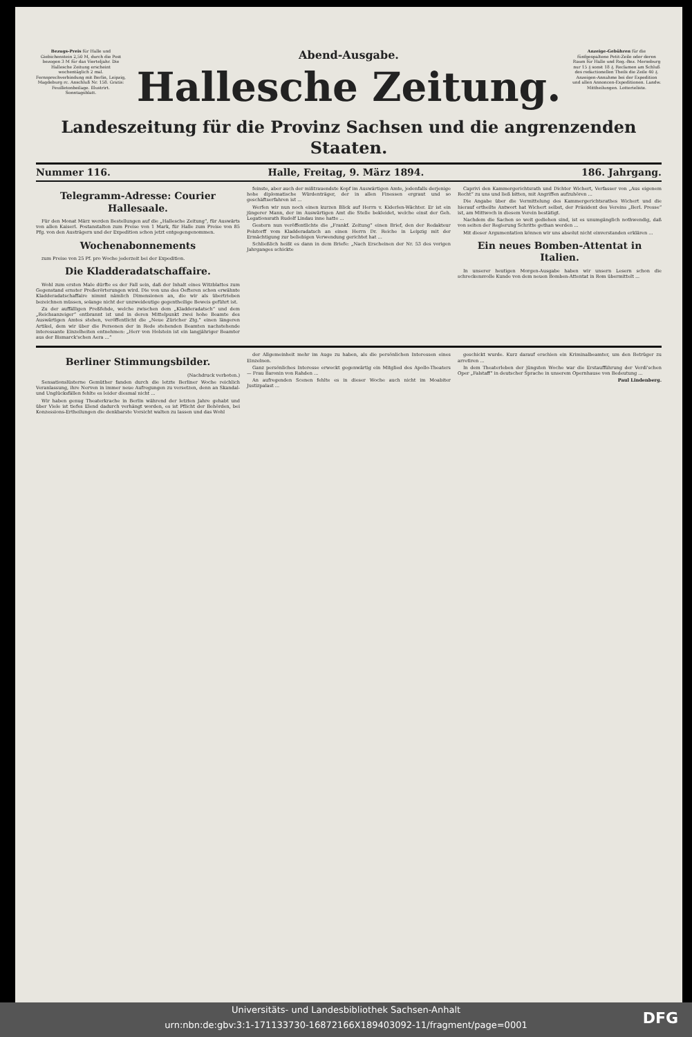Bezugs-Preis für Halle und Giebichenstein 2,50 M, durch die Post bezogen 3 M für das Vierteljahr. Die Hallesche Zeitung erscheint wochentäglich 2 mal. Fernsprechverbindung mit Berlin, Leipzig, Magdeburg rc. Anschluß Nr. 158. Gratis: Feuilletonbeilage. Illustrirt. Sonntagsblatt.
Abend-Ausgabe.
Hallesche Zeitung.
Anzeige-Gebühren für die fünfgespaltene Petit-Zeile oder deren Raum für Halle und Reg.-Bez. Merseburg nur 15 ₰ sonst 18 ₰. Reclamen am Schluß des redactionellen Theils die Zeile 40 ₰. Anzeigen-Annahme bei der Expedition und allen Annoncen-Expeditionen. Landw. Mittheilungen. Lotterieliste.
Landeszeitung für die Provinz Sachsen und die angrenzenden Staaten.
Nummer 116. Halle, Freitag, 9. März 1894. 186. Jahrgang.
Telegramm-Adresse: Courier Hallesaale.
Für den Monat März werden Bestellungen auf die „Hallesche Zeitung“, für Auswärts von allen Kaiserl. Postanstalten zum Preise von 1 Mark, für Halle zum Preise von 85 Pfg. von den Austrägern und der Expedition schon jetzt entgegengenommen.
Wochenabonnements
zum Preise von 25 Pf. pro Woche jederzeit bei der Expedition.
Die Kladderadatschaffaire.
Wohl zum ersten Male dürfte es der Fall sein, daß der Inhalt eines Witzblattes zum Gegenstand ernster Preßerörterungen wird. Die von uns des Oefteren schon erwähnte Kladderadatschaffaire nimmt nämlich Dimensionen an, die wir als übertrieben bezeichnen müssen, solange nicht der unzweideutige gegentheilige Beweis geführt ist.
Zu der auffälligen Preßfehde, welche zwischen dem „Kladderadatsch“ und dem „Reichsanzeiger“ entbrannt ist und in deren Mittelpunkt zwei hohe Beamte des Auswärtigen Amtes stehen, veröffentlicht die „Neue Züricher Ztg.“ einen längeren Artikel, dem wir über die Personen der in Rede stehenden Beamten nachstehende interessante Einzelheiten entnehmen: „Herr von Holstein ist ein langjähriger Beamter aus der Bismarck'schen Aera ...“
feinste, aber auch der mißtrauendste Kopf im Auswärtigen Amte, jedenfalls derjenige hohe diplomatische Würdenträger, der in allen Finessen ergraut und so geschäftserfahren ist ...
Werfen wir nun noch einen kurzen Blick auf Herrn v. Kiderlen-Wächter. Er ist ein jüngerer Mann, der im Auswärtigen Amt die Stelle bekleidet, welche einst der Geh. Legationsrath Rudolf Lindau inne hatte ...
Gestern nun veröffentlichte die „Frankf. Zeitung“ einen Brief, den der Redakteur Polstorff vom Kladderadatsch an einen Herrn Dr. Reiche in Leipzig mit der Ermächtigung zur beliebigen Verwendung gerichtet hat ...
Schließlich heißt es dann in dem Briefe: „Nach Erscheinen der Nr. 53 des vorigen Jahrganges schickte
Caprivi den Kammergerichtsrath und Dichter Wichert, Verfasser von „Aus eigenem Recht“ zu uns und ließ bitten, mit Angriffen aufzuhören ...
Die Angabe über die Vermittelung des Kammergerichtsrathes Wichert und die hierauf ertheilte Antwort hat Wichert selbst, der Präsident des Vereins „Berl. Presse“ ist, am Mittwoch in diesem Verein bestätigt.
Nachdem die Sachen so weit gediehen sind, ist es unumgänglich nothwendig, daß von seiten der Regierung Schritte gethan werden ...
Mit dieser Argumentation können wir uns absolut nicht einverstanden erklären ...
Ein neues Bomben-Attentat in Italien.
In unserer heutigen Morgen-Ausgabe haben wir unsern Lesern schon die schreckensvolle Kunde von dem neuen Bomben-Attentat in Rom übermittelt ...
Berliner Stimmungsbilder.
(Nachdruck verboten.)
Sensationslüsterne Gemüther fanden durch die letzte Berliner Woche reichlich Veranlassung, ihre Nerven in immer neue Aufregungen zu versetzen, denn an Skandal- und Unglücksfällen fehlte es leider diesmal nicht ...
Wir haben genug Theaterkrache in Berlin während der letzten Jahre gehabt und über Viele ist tiefes Elend dadurch verhängt worden, es ist Pflicht der Behörden, bei Konzessions-Ertheilungen die denkbarste Vorsicht walten zu lassen und das Wohl
der Allgemeinheit mehr im Auge zu haben, als die persönlichen Interessen eines Einzelnen.
Ganz persönliches Interesse erweckt gegenwärtig ein Mitglied des Apollo-Theaters — Frau Baronin von Rahden ...
An aufregenden Scenen fehlte es in dieser Woche auch nicht im Moabiter Justizpalast ...
geschickt wurde. Kurz darauf erschien ein Kriminalbeamter, um den Betrüger zu arretiren ...
In dem Theaterleben der jüngsten Woche war die Erstaufführung der Verdi'schen Oper „Falstaff“ in deutscher Sprache in unserem Opernhause von Bedeutung ...
Paul Lindenberg.
Universitäts- und Landesbibliothek Sachsen-Anhalt
urn:nbn:de:gbv:3:1-171133730-16872166X189403092-11/fragment/page=0001
DFG